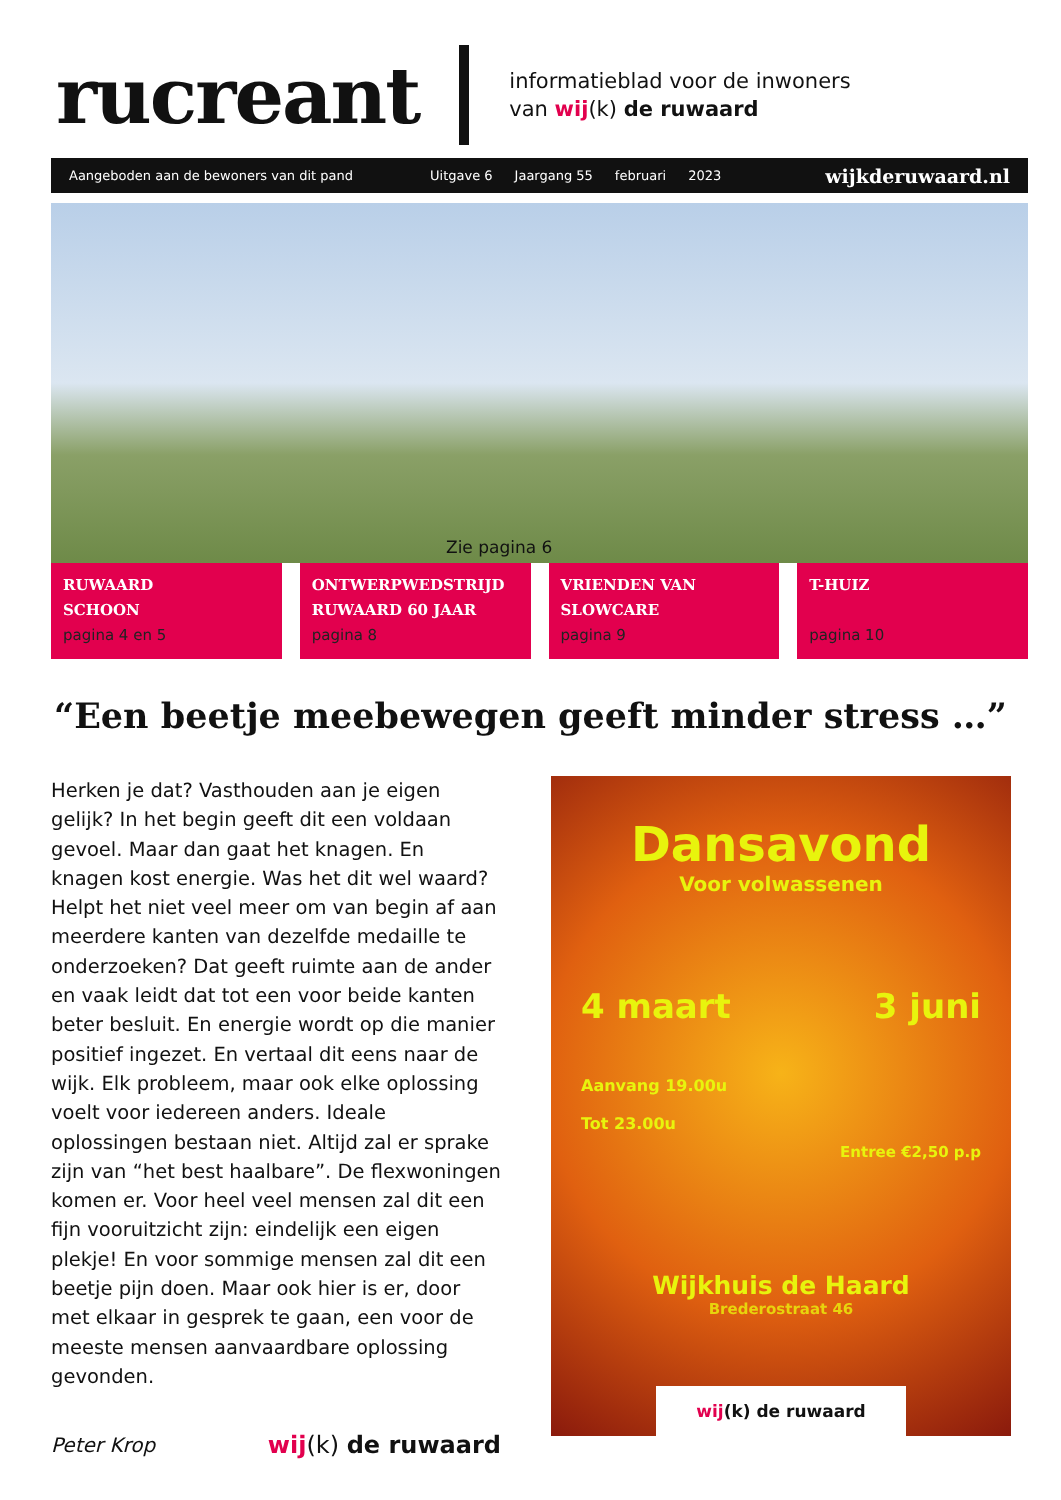rucreant
informatieblad voor de inwoners
van wij(k) de ruwaard
Aangeboden aan de bewoners van dit pand Uitgave 6 Jaargang 55 februari 2023 wijkderuwaard.nl
Zie pagina 6
RUWAARD
SCHOON
pagina 4 en 5
ONTWERPWEDSTRIJD
RUWAARD 60 JAAR
pagina 8
VRIENDEN VAN
SLOWCARE
pagina 9
T-HUIZ
pagina 10
“Een beetje meebewegen geeft minder stress …”
Herken je dat? Vasthouden aan je eigen gelijk? In het begin geeft dit een voldaan gevoel. Maar dan gaat het knagen. En knagen kost energie. Was het dit wel waard? Helpt het niet veel meer om van begin af aan meerdere kanten van dezelfde medaille te onderzoeken? Dat geeft ruimte aan de ander en vaak leidt dat tot een voor beide kanten beter besluit. En energie wordt op die manier positief ingezet. En vertaal dit eens naar de wijk. Elk probleem, maar ook elke oplossing voelt voor iedereen anders. Ideale oplossingen bestaan niet. Altijd zal er sprake zijn van “het best haalbare”. De flexwoningen komen er. Voor heel veel mensen zal dit een fijn vooruitzicht zijn: eindelijk een eigen plekje! En voor sommige mensen zal dit een beetje pijn doen. Maar ook hier is er, door met elkaar in gesprek te gaan, een voor de meeste mensen aanvaardbare oplossing gevonden.
Peter Krop wij(k) de ruwaard
Dansavond
Voor volwassenen
4 maart 3 juni
Aanvang 19.00u
Tot 23.00u
Entree €2,50 p.p
Wijkhuis de Haard
Brederostraat 46
wij (k) de ruwaard